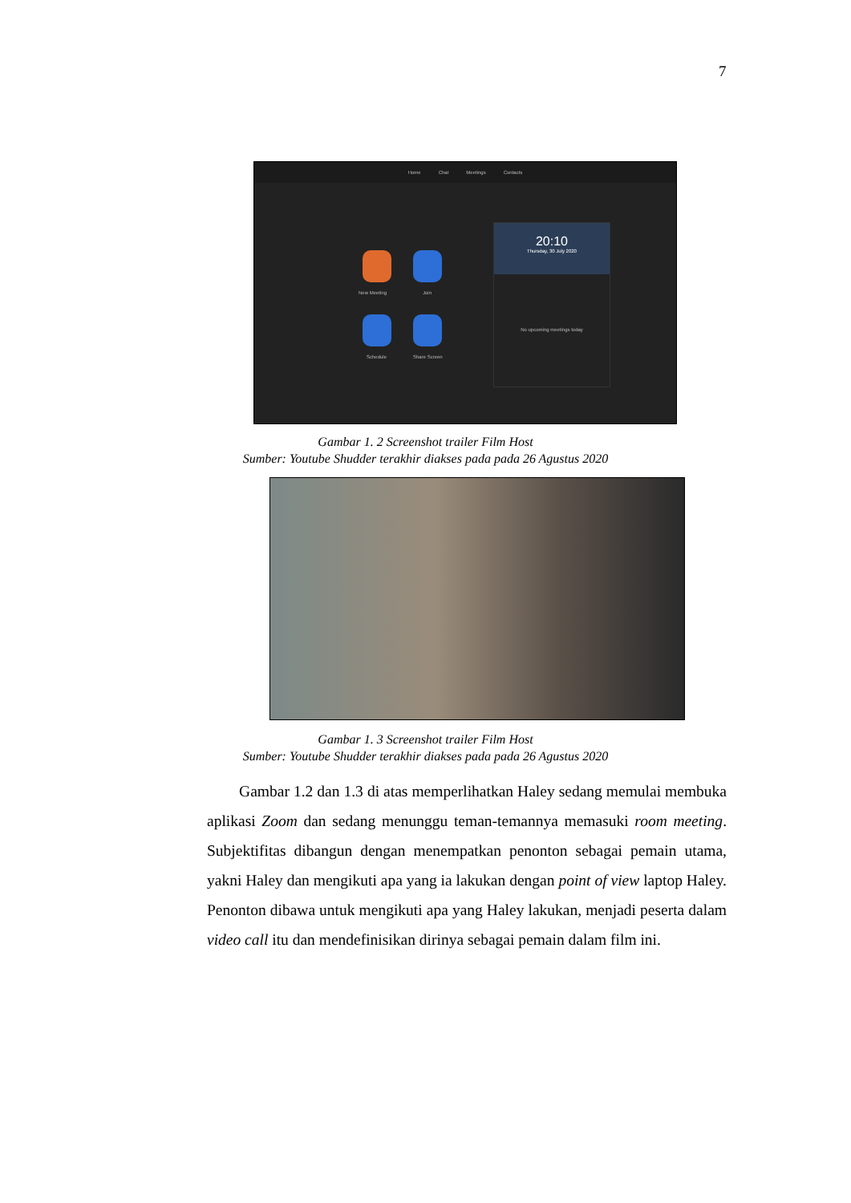7
Home Chat Meetings Contacts
New Meeting Join
Schedule Share Screen
20:10
Thursday, 30 July 2020
No upcoming meetings today
Gambar 1. 2 Screenshot trailer Film Host
Sumber: Youtube Shudder terakhir diakses pada pada 26 Agustus 2020
Gambar 1. 3 Screenshot trailer Film Host
Sumber: Youtube Shudder terakhir diakses pada pada 26 Agustus 2020
Gambar 1.2 dan 1.3 di atas memperlihatkan Haley sedang memulai membuka aplikasi Zoom dan sedang menunggu teman-temannya memasuki room meeting. Subjektifitas dibangun dengan menempatkan penonton sebagai pemain utama, yakni Haley dan mengikuti apa yang ia lakukan dengan point of view laptop Haley. Penonton dibawa untuk mengikuti apa yang Haley lakukan, menjadi peserta dalam video call itu dan mendefinisikan dirinya sebagai pemain dalam film ini.